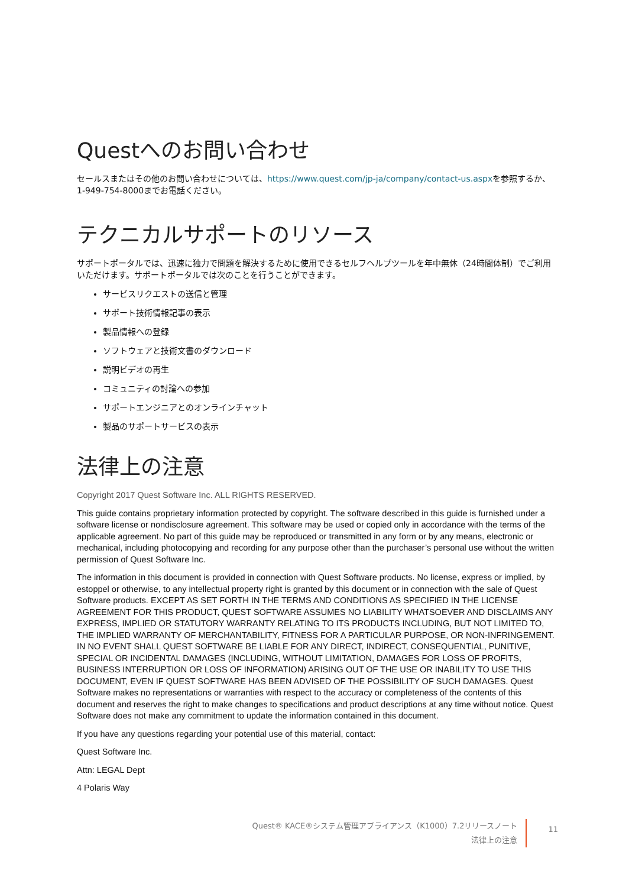Questへのお問い合わせ
セールスまたはその他のお問い合わせについては、https://www.quest.com/jp-ja/company/contact-us.aspxを参照するか、1-949-754-8000までお電話ください。
テクニカルサポートのリソース
サポートポータルでは、迅速に独力で問題を解決するために使用できるセルフヘルプツールを年中無休（24時間体制）でご利用いただけます。サポートポータルでは次のことを行うことができます。
サービスリクエストの送信と管理
サポート技術情報記事の表示
製品情報への登録
ソフトウェアと技術文書のダウンロード
説明ビデオの再生
コミュニティの討論への参加
サポートエンジニアとのオンラインチャット
製品のサポートサービスの表示
法律上の注意
Copyright 2017 Quest Software Inc. ALL RIGHTS RESERVED.
This guide contains proprietary information protected by copyright. The software described in this guide is furnished under a software license or nondisclosure agreement. This software may be used or copied only in accordance with the terms of the applicable agreement. No part of this guide may be reproduced or transmitted in any form or by any means, electronic or mechanical, including photocopying and recording for any purpose other than the purchaser’s personal use without the written permission of Quest Software Inc.
The information in this document is provided in connection with Quest Software products. No license, express or implied, by estoppel or otherwise, to any intellectual property right is granted by this document or in connection with the sale of Quest Software products. EXCEPT AS SET FORTH IN THE TERMS AND CONDITIONS AS SPECIFIED IN THE LICENSE AGREEMENT FOR THIS PRODUCT, QUEST SOFTWARE ASSUMES NO LIABILITY WHATSOEVER AND DISCLAIMS ANY EXPRESS, IMPLIED OR STATUTORY WARRANTY RELATING TO ITS PRODUCTS INCLUDING, BUT NOT LIMITED TO, THE IMPLIED WARRANTY OF MERCHANTABILITY, FITNESS FOR A PARTICULAR PURPOSE, OR NON-INFRINGEMENT. IN NO EVENT SHALL QUEST SOFTWARE BE LIABLE FOR ANY DIRECT, INDIRECT, CONSEQUENTIAL, PUNITIVE, SPECIAL OR INCIDENTAL DAMAGES (INCLUDING, WITHOUT LIMITATION, DAMAGES FOR LOSS OF PROFITS, BUSINESS INTERRUPTION OR LOSS OF INFORMATION) ARISING OUT OF THE USE OR INABILITY TO USE THIS DOCUMENT, EVEN IF QUEST SOFTWARE HAS BEEN ADVISED OF THE POSSIBILITY OF SUCH DAMAGES. Quest Software makes no representations or warranties with respect to the accuracy or completeness of the contents of this document and reserves the right to make changes to specifications and product descriptions at any time without notice. Quest Software does not make any commitment to update the information contained in this document.
If you have any questions regarding your potential use of this material, contact:
Quest Software Inc.
Attn: LEGAL Dept
4 Polaris Way
Quest® KACE®システム管理アプライアンス（K1000）7.2リリースノート
法律上の注意
11